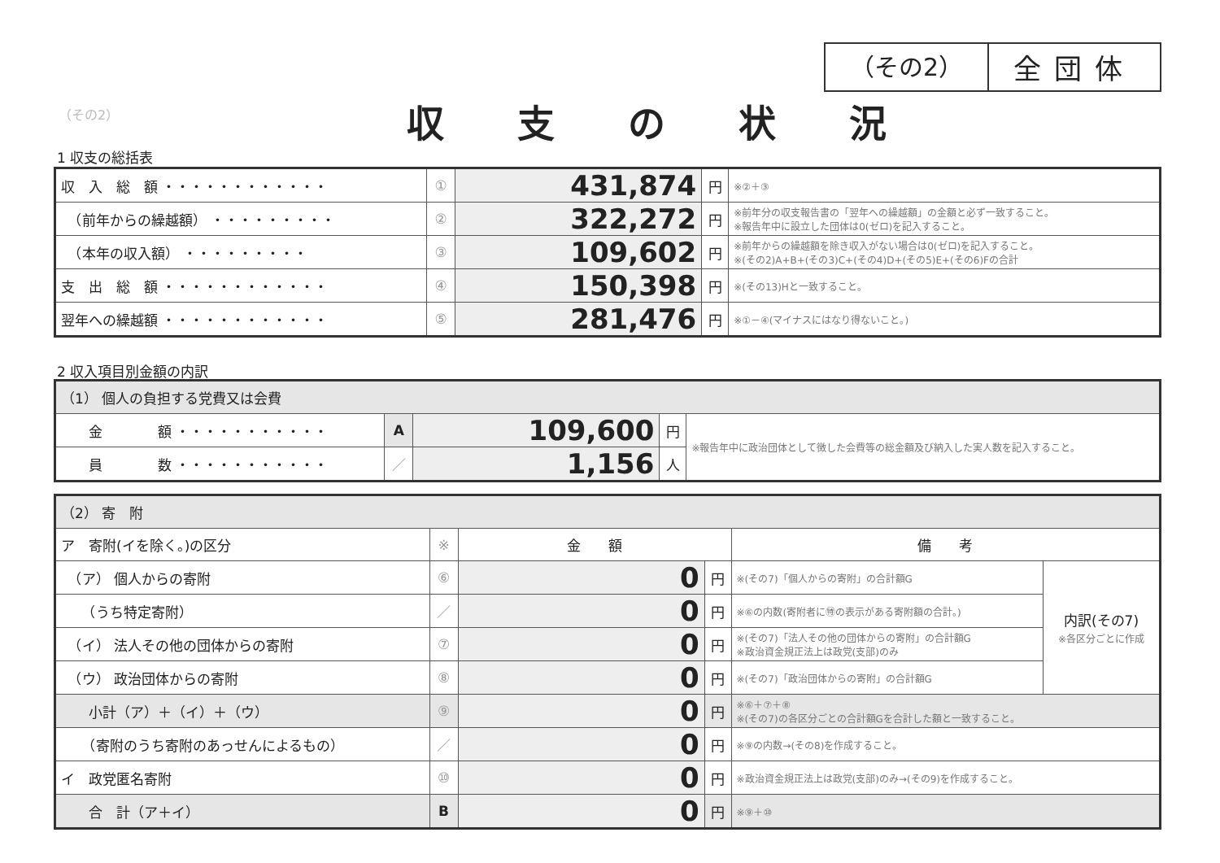（その2） 全団体
（その2） 収支の状況
1 収支の総括表
| 収 入 総 額 ・・・・・・・・・・・・ | ① | 431,874 | 円 | ※②＋③ |
| （前年からの繰越額） ・・・・・・・・・ | ② | 322,272 | 円 | ※前年分の収支報告書の「翌年への繰越額」の金額と必ず一致すること。 ※報告年中に設立した団体は0(ゼロ)を記入すること。 |
| （本年の収入額） ・・・・・・・・・ | ③ | 109,602 | 円 | ※前年からの繰越額を除き収入がない場合は0(ゼロ)を記入すること。 ※(その2)A+B+(その3)C+(その4)D+(その5)E+(その6)Fの合計 |
| 支 出 総 額 ・・・・・・・・・・・・ | ④ | 150,398 | 円 | ※(その13)Hと一致すること。 |
| 翌年への繰越額 ・・・・・・・・・・・・ | ⑤ | 281,476 | 円 | ※①－④(マイナスにはなり得ないこと。) |
2 収入項目別金額の内訳
| （1） 個人の負担する党費又は会費 | | | | |
| 金 額 ・・・・・・・・・・・ | A | 109,600 | 円 | ※報告年中に政治団体として徴した会費等の総金額及び納入した実人数を記入すること。 |
| 員 数 ・・・・・・・・・・・ | ／ | 1,156 | 人 | |
| （2） 寄 附 | | | | | |
| ア 寄附(イを除く。)の区分 | ※ | 金 額 | | 備 考 | |
| （ア） 個人からの寄附 | ⑥ | 0 | 円 | ※(その7)「個人からの寄附」の合計額G | 内訳(その7) ※各区分ごとに作成 |
| （うち特定寄附） | ／ | 0 | 円 | ※⑥の内数(寄附者に㊕の表示がある寄附額の合計。) | |
| （イ） 法人その他の団体からの寄附 | ⑦ | 0 | 円 | ※(その7)「法人その他の団体からの寄附」の合計額G ※政治資金規正法上は政党(支部)のみ | |
| （ウ） 政治団体からの寄附 | ⑧ | 0 | 円 | ※(その7)「政治団体からの寄附」の合計額G | |
| 小計（ア）＋（イ）＋（ウ） | ⑨ | 0 | 円 | ※⑥＋⑦＋⑧ ※(その7)の各区分ごとの合計額Gを合計した額と一致すること。 | |
| （寄附のうち寄附のあっせんによるもの） | ／ | 0 | 円 | ※⑨の内数→(その8)を作成すること。 | |
| イ 政党匿名寄附 | ⑩ | 0 | 円 | ※政治資金規正法上は政党(支部)のみ→(その9)を作成すること。 | |
| 合 計（ア＋イ） | B | 0 | 円 | ※⑨＋⑩ | |